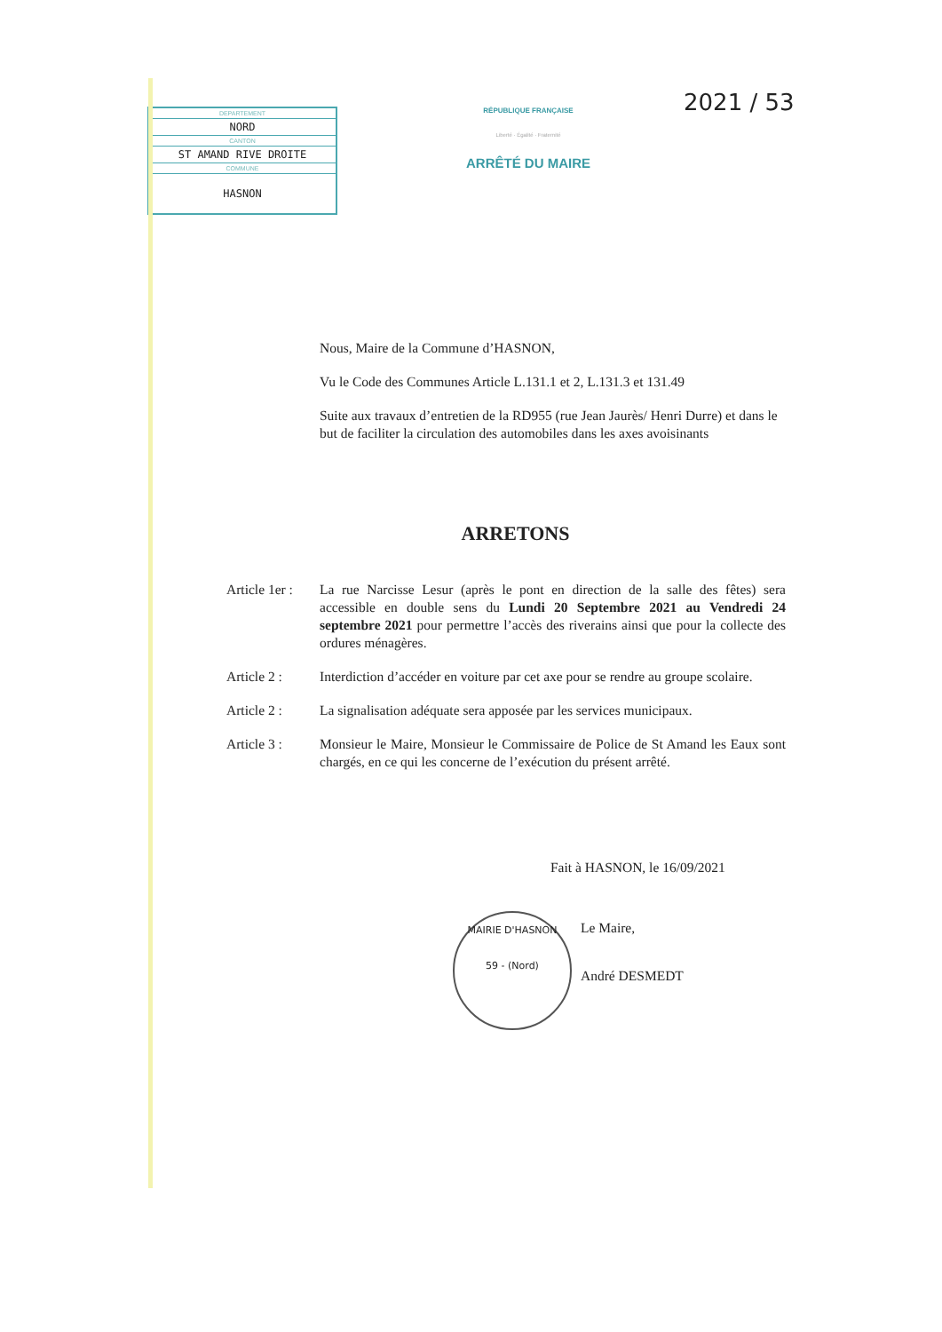| DEPARTEMENT |
| NORD |
| CANTON |
| ST AMAND RIVE DROITE |
| COMMUNE |
| HASNON |
RÉPUBLIQUE FRANÇAISE
Liberté · Égalité · Fraternité
ARRÊTÉ DU MAIRE
2021 / 53
Nous, Maire de la Commune d’HASNON,
Vu le Code des Communes Article L.131.1 et 2, L.131.3 et 131.49
Suite aux travaux d’entretien de la RD955 (rue Jean Jaurès/ Henri Durre) et dans le but de faciliter la circulation des automobiles dans les axes avoisinants
ARRETONS
Article 1er :
La rue Narcisse Lesur (après le pont en direction de la salle des fêtes) sera accessible en double sens du Lundi 20 Septembre 2021 au Vendredi 24 septembre 2021 pour permettre l’accès des riverains ainsi que pour la collecte des ordures ménagères.
Article 2 : Interdiction d’accéder en voiture par cet axe pour se rendre au groupe scolaire.
Article 2 : La signalisation adéquate sera apposée par les services municipaux.
Article 3 : Monsieur le Maire, Monsieur le Commissaire de Police de St Amand les Eaux sont chargés, en ce qui les concerne de l’exécution du présent arrêté.
Fait à HASNON, le 16/09/2021
MAIRIE D'HASNON
59 - (Nord)
Le Maire,
André DESMEDT